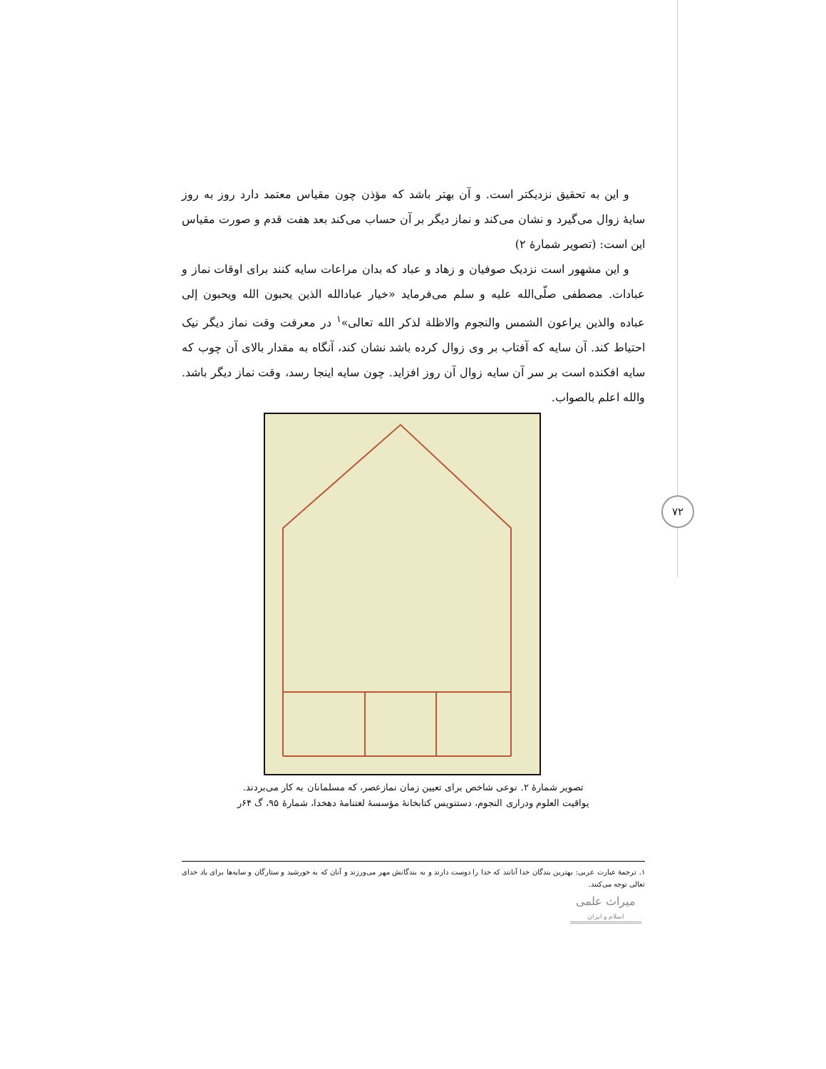۷۲
و این به تحقیق نزدیکتر است. و آن بهتر باشد که مؤذن چون مقیاس معتمد دارد روز به روز سایۀ زوال می‌گیرد و نشان می‌کند و نماز دیگر بر آن حساب می‌کند بعد هفت قدم و صورت مقیاس این است: (تصویر شمارۀ ۲)
و این مشهور است نزدیک صوفیان و زهاد و عباد که بدان مراعات سایه کنند برای اوقات نماز و عبادات. مصطفی صلّی‌الله علیه و سلم می‌فرماید «خیار عبادالله الذین یحبون الله ویحبون إلی عباده والذین یراعون الشمس والنجوم والاظلة لذکر الله تعالی»<sup>۱</sup> در معرفت وقت نماز دیگر نیک احتیاط کند. آن سایه که آفتاب بر وی زوال کرده باشد نشان کند، آنگاه به مقدار بالای آن چوب که سایه افکنده است بر سر آن سایه زوال آن روز افزاید. چون سایه اینجا رسد، وقت نماز دیگر باشد. والله اعلم بالصواب.
تصویر شمارۀ ۲. نوعی شاخص برای تعیین زمان نمازعصر، که مسلمانان به کار می‌بردند.
یواقیت العلوم ودراری النجوم، دستنویس کتابخانۀ مؤسسۀ لغتنامۀ دهخدا، شمارۀ ۹۵، گ ۶۴ر
۱. ترجمۀ عبارت عربی: بهترین بندگان خدا آنانند که خدا را دوست دارند و به بندگانش مهر می‌ورزند و آنان که به خورشید و ستارگان و سایه‌ها برای یاد خدای تعالی توجه می‌کنند.
میراث علمی
اسلام و ایران